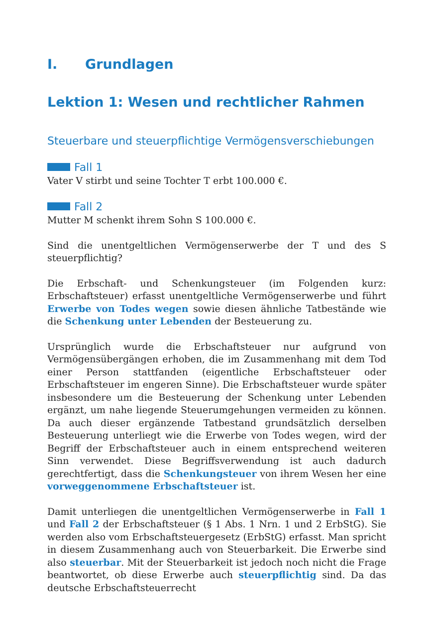I. Grundlagen
Lektion 1: Wesen und rechtlicher Rahmen
Steuerbare und steuerpflichtige Vermögensverschiebungen
Fall 1
Vater V stirbt und seine Tochter T erbt 100.000 €.
Fall 2
Mutter M schenkt ihrem Sohn S 100.000 €.
Sind die unentgeltlichen Vermögenserwerbe der T und des S steuerpflichtig?
Die Erbschaft- und Schenkungsteuer (im Folgenden kurz: Erbschaftsteuer) erfasst unentgeltliche Vermögenserwerbe und führt Erwerbe von Todes wegen sowie diesen ähnliche Tatbestände wie die Schenkung unter Lebenden der Besteuerung zu.
Ursprünglich wurde die Erbschaftsteuer nur aufgrund von Vermögensübergängen erhoben, die im Zusammenhang mit dem Tod einer Person stattfanden (eigentliche Erbschaftsteuer oder Erbschaftsteuer im engeren Sinne). Die Erbschaftsteuer wurde später insbesondere um die Besteuerung der Schenkung unter Lebenden ergänzt, um nahe liegende Steuerumgehungen vermeiden zu können. Da auch dieser ergänzende Tatbestand grundsätzlich derselben Besteuerung unterliegt wie die Erwerbe von Todes wegen, wird der Begriff der Erbschaftsteuer auch in einem entsprechend weiteren Sinn verwendet. Diese Begriffsverwendung ist auch dadurch gerechtfertigt, dass die Schenkungsteuer von ihrem Wesen her eine vorweggenommene Erbschaftsteuer ist.
Damit unterliegen die unentgeltlichen Vermögenserwerbe in Fall 1 und Fall 2 der Erbschaftsteuer (§ 1 Abs. 1 Nrn. 1 und 2 ErbStG). Sie werden also vom Erbschaftsteuergesetz (ErbStG) erfasst. Man spricht in diesem Zusammenhang auch von Steuerbarkeit. Die Erwerbe sind also steuerbar. Mit der Steuerbarkeit ist jedoch noch nicht die Frage beantwortet, ob diese Erwerbe auch steuerpflichtig sind. Da das deutsche Erbschaftsteuerrecht